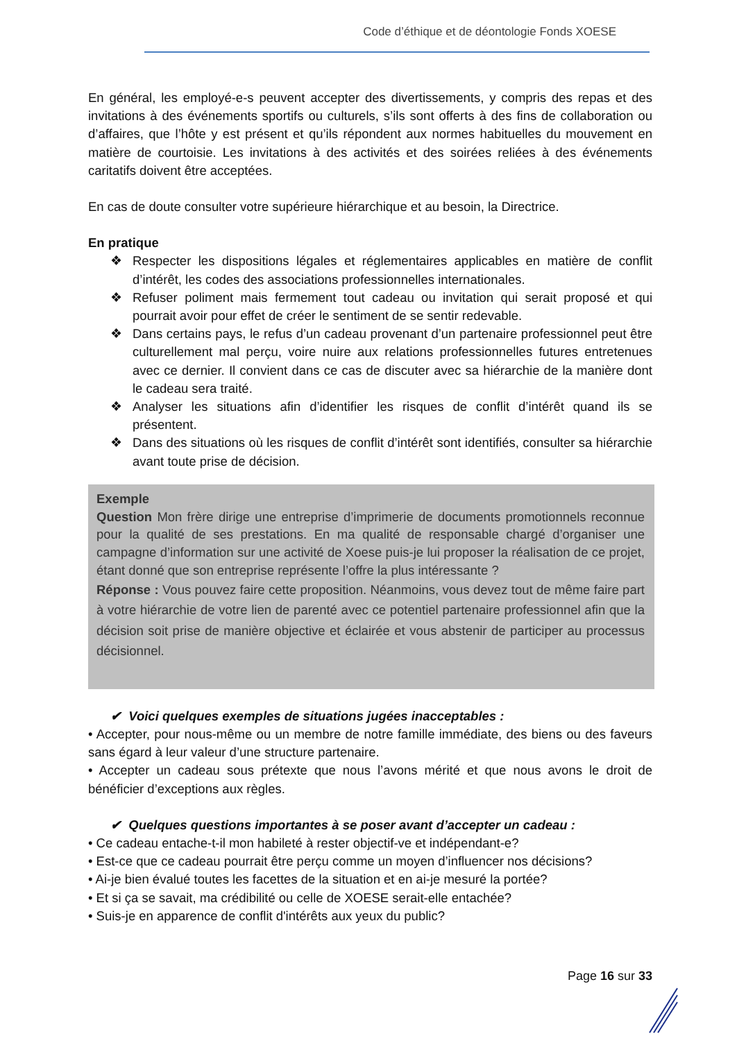Code d’éthique et de déontologie Fonds XOESE
En général, les employé-e-s peuvent accepter des divertissements, y compris des repas et des invitations à des événements sportifs ou culturels, s’ils sont offerts à des fins de collaboration ou d’affaires, que l’hôte y est présent et qu’ils répondent aux normes habituelles du mouvement en matière de courtoisie. Les invitations à des activités et des soirées reliées à des événements caritatifs doivent être acceptées.
En cas de doute consulter votre supérieure hiérarchique et au besoin, la Directrice.
En pratique
❖ Respecter les dispositions légales et réglementaires applicables en matière de conflit d’intérêt, les codes des associations professionnelles internationales.
❖ Refuser poliment mais fermement tout cadeau ou invitation qui serait proposé et qui pourrait avoir pour effet de créer le sentiment de se sentir redevable.
❖ Dans certains pays, le refus d’un cadeau provenant d’un partenaire professionnel peut être culturellement mal perçu, voire nuire aux relations professionnelles futures entretenues avec ce dernier. Il convient dans ce cas de discuter avec sa hiérarchie de la manière dont le cadeau sera traité.
❖ Analyser les situations afin d’identifier les risques de conflit d’intérêt quand ils se présentent.
❖ Dans des situations où les risques de conflit d’intérêt sont identifiés, consulter sa hiérarchie avant toute prise de décision.
Exemple
Question Mon frère dirige une entreprise d’imprimerie de documents promotionnels reconnue pour la qualité de ses prestations. En ma qualité de responsable chargé d’organiser une campagne d’information sur une activité de Xoese puis-je lui proposer la réalisation de ce projet, étant donné que son entreprise représente l’offre la plus intéressante ?
Réponse : Vous pouvez faire cette proposition. Néanmoins, vous devez tout de même faire part à votre hiérarchie de votre lien de parenté avec ce potentiel partenaire professionnel afin que la décision soit prise de manière objective et éclairée et vous abstenir de participer au processus décisionnel.
✔ Voici quelques exemples de situations jugées inacceptables :
• Accepter, pour nous-même ou un membre de notre famille immédiate, des biens ou des faveurs sans égard à leur valeur d’une structure partenaire.
• Accepter un cadeau sous prétexte que nous l’avons mérité et que nous avons le droit de bénéficier d’exceptions aux règles.
✔ Quelques questions importantes à se poser avant d’accepter un cadeau :
• Ce cadeau entache-t-il mon habileté à rester objectif-ve et indépendant-e?
• Est-ce que ce cadeau pourrait être perçu comme un moyen d’influencer nos décisions?
• Ai-je bien évalué toutes les facettes de la situation et en ai-je mesuré la portée?
• Et si ça se savait, ma crédibilité ou celle de XOESE serait-elle entachée?
• Suis-je en apparence de conflit d'intérêts aux yeux du public?
Page 16 sur 33